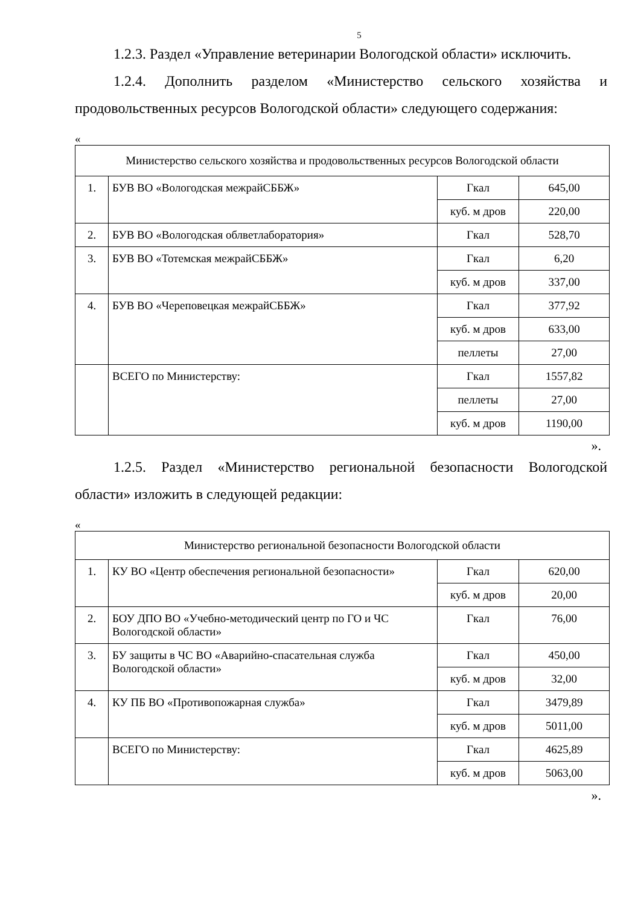5
1.2.3. Раздел «Управление ветеринарии Вологодской области» исключить.
1.2.4. Дополнить разделом «Министерство сельского хозяйства и продовольственных ресурсов Вологодской области» следующего содержания:
«
| Министерство сельского хозяйства и продовольственных ресурсов Вологодской области | | | |
| 1. | БУВ ВО «Вологодская межрайСББЖ» | Гкал | 645,00 |
| | | куб. м дров | 220,00 |
| 2. | БУВ ВО «Вологодская облветлаборатория» | Гкал | 528,70 |
| 3. | БУВ ВО «Тотемская межрайСББЖ» | Гкал | 6,20 |
| | | куб. м дров | 337,00 |
| 4. | БУВ ВО «Череповецкая межрайСББЖ» | Гкал | 377,92 |
| | | куб. м дров | 633,00 |
| | | пеллеты | 27,00 |
| | ВСЕГО по Министерству: | Гкал | 1557,82 |
| | | пеллеты | 27,00 |
| | | куб. м дров | 1190,00 |
».
1.2.5. Раздел «Министерство региональной безопасности Вологодской области» изложить в следующей редакции:
«
| Министерство региональной безопасности Вологодской области | | | |
| 1. | КУ ВО «Центр обеспечения региональной безопасности» | Гкал | 620,00 |
| | | куб. м дров | 20,00 |
| 2. | БОУ ДПО ВО «Учебно-методический центр по ГО и ЧС Вологодской области» | Гкал | 76,00 |
| 3. | БУ защиты в ЧС ВО «Аварийно-спасательная служба Вологодской области» | Гкал | 450,00 |
| | | куб. м дров | 32,00 |
| 4. | КУ ПБ ВО «Противопожарная служба» | Гкал | 3479,89 |
| | | куб. м дров | 5011,00 |
| | ВСЕГО по Министерству: | Гкал | 4625,89 |
| | | куб. м дров | 5063,00 |
».